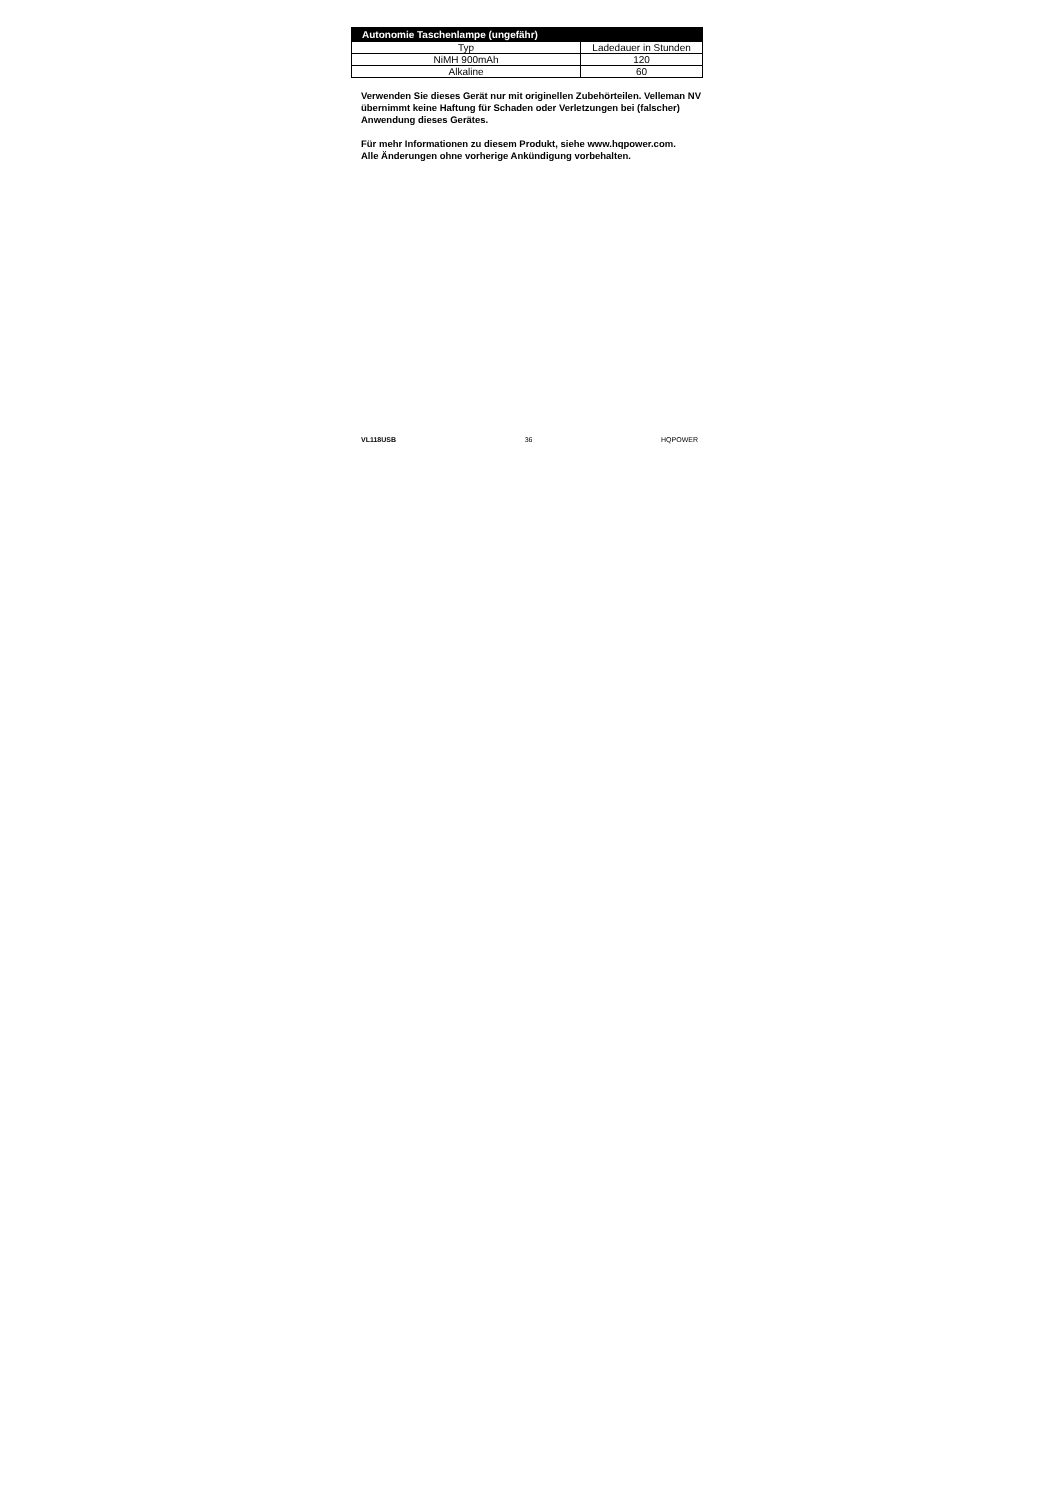| Autonomie Taschenlampe (ungefähr) | |
| --- | --- |
| Typ | Ladedauer in Stunden |
| NiMH 900mAh | 120 |
| Alkaline | 60 |
Verwenden Sie dieses Gerät nur mit originellen Zubehörteilen. Velleman NV übernimmt keine Haftung für Schaden oder Verletzungen bei (falscher) Anwendung dieses Gerätes.
Für mehr Informationen zu diesem Produkt, siehe www.hqpower.com.
Alle Änderungen ohne vorherige Ankündigung vorbehalten.
VL118USB 36 HQPOWER